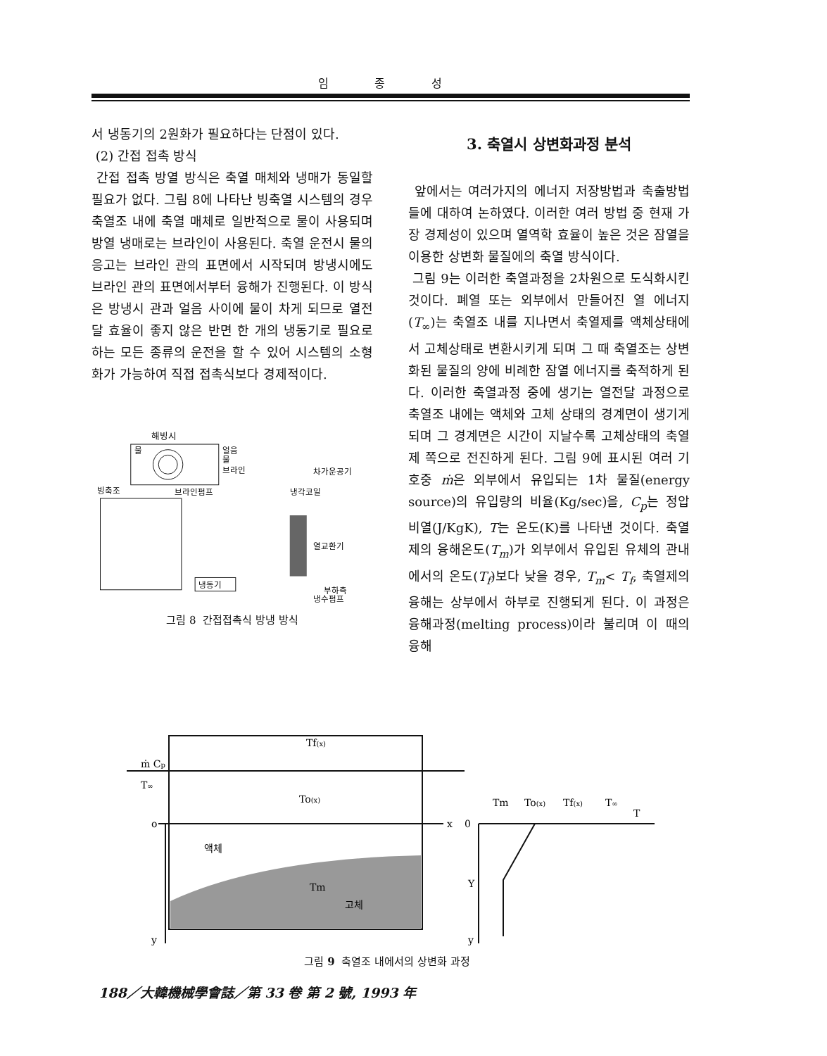임 종 성
서 냉동기의 2원화가 필요하다는 단점이 있다.
(2) 간접 접촉 방식
간접 접촉 방열 방식은 축열 매체와 냉매가 동일할 필요가 없다. 그림 8에 나타난 빙축열 시스템의 경우 축열조 내에 축열 매체로 일반적으로 물이 사용되며 방열 냉매로는 브라인이 사용된다. 축열 운전시 물의 응고는 브라인 관의 표면에서 시작되며 방냉시에도 브라인 관의 표면에서부터 융해가 진행된다. 이 방식은 방냉시 관과 얼음 사이에 물이 차게 되므로 열전달 효율이 좋지 않은 반면 한 개의 냉동기로 필요로 하는 모든 종류의 운전을 할 수 있어 시스템의 소형화가 가능하여 직접 접촉식보다 경제적이다.
해빙시
물
얼음
물
브라인
빙축조
브라인펌프
차가운공기
냉각코일
열교환기
냉동기
부하측
냉수펌프
그림 8 간접접촉식 방냉 방식
3. 축열시 상변화과정 분석
앞에서는 여러가지의 에너지 저장방법과 축출방법들에 대하여 논하였다. 이러한 여러 방법 중 현재 가장 경제성이 있으며 열역학 효율이 높은 것은 잠열을 이용한 상변화 물질에의 축열 방식이다.
그림 9는 이러한 축열과정을 2차원으로 도식화시킨 것이다. 폐열 또는 외부에서 만들어진 열 에너지(T<sub>∞</sub>)는 축열조 내를 지나면서 축열제를 액체상태에서 고체상태로 변환시키게 되며 그 때 축열조는 상변화된 물질의 양에 비례한 잠열 에너지를 축적하게 된다. 이러한 축열과정 중에 생기는 열전달 과정으로 축열조 내에는 액체와 고체 상태의 경계면이 생기게 되며 그 경계면은 시간이 지날수록 고체상태의 축열제 쪽으로 전진하게 된다. 그림 9에 표시된 여러 기호중 ṁ은 외부에서 유입되는 1차 물질(energy source)의 유입량의 비율(Kg/sec)을, C<sub>p</sub>는 정압 비열(J/KgK), T는 온도(K)를 나타낸 것이다. 축열제의 융해온도(T<sub>m</sub>)가 외부에서 유입된 유체의 관내에서의 온도(T<sub>f</sub>)보다 낮을 경우, T<sub>m</sub>< T<sub>f</sub>, 축열제의 융해는 상부에서 하부로 진행되게 된다. 이 과정은 융해과정(melting process)이라 불리며 이 때의 융해
ṁ Cp
T∞
Tf(x)
To(x)
o
x
y
액체
Tm
고체
0
T
Y
y
Tm
To(x)
Tf(x)
T∞
그림 9 축열조 내에서의 상변화 과정
188／大韓機械學會誌／第 33 卷 第 2 號, 1993 年